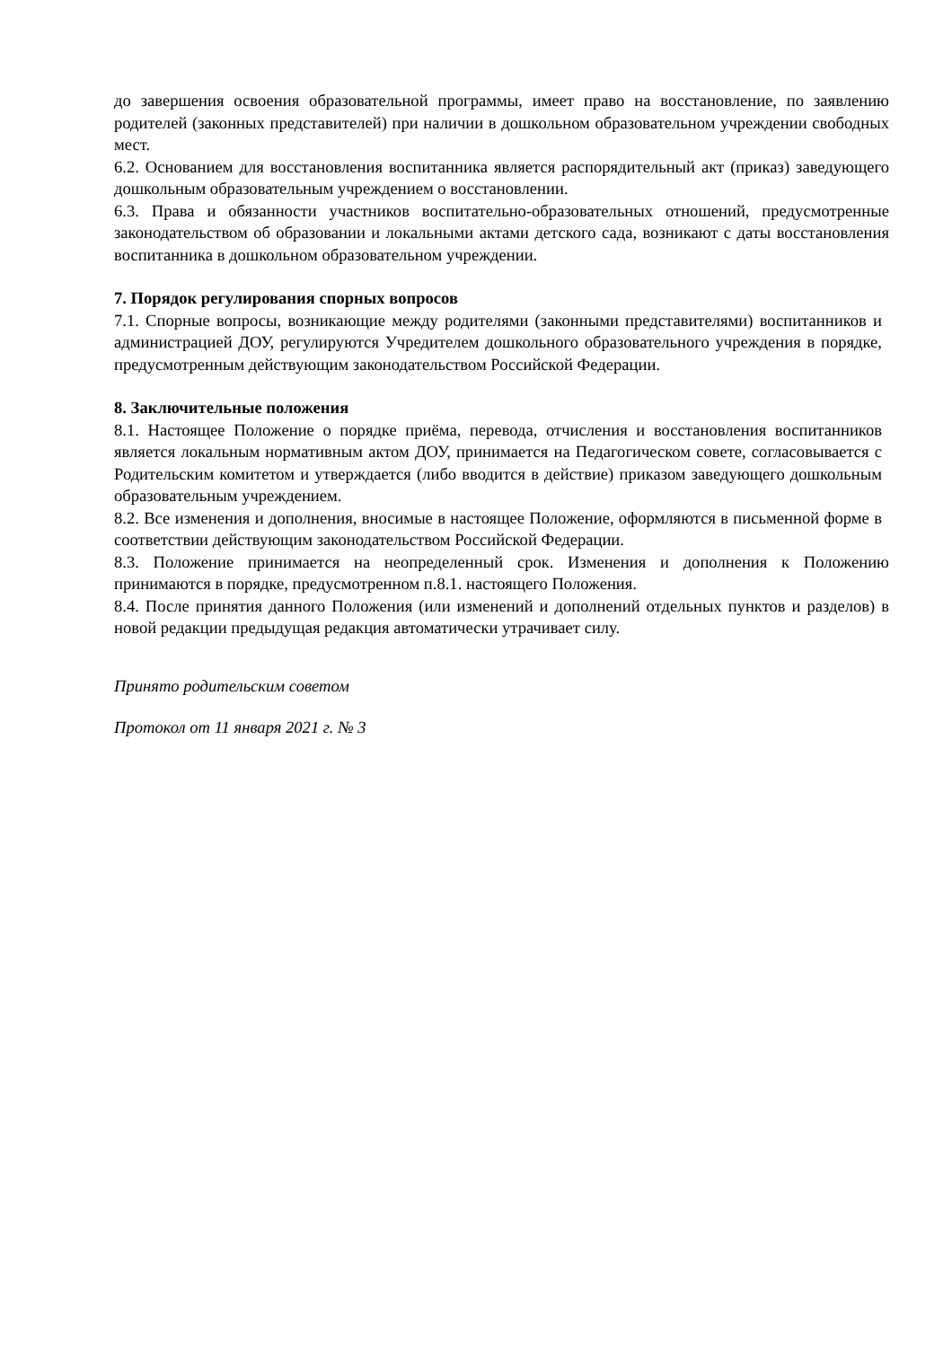до завершения освоения образовательной программы, имеет право на восстановление, по заявлению родителей (законных представителей) при наличии в дошкольном образовательном учреждении свободных мест.
6.2. Основанием для восстановления воспитанника является распорядительный акт (приказ) заведующего дошкольным образовательным учреждением о восстановлении.
6.3. Права и обязанности участников воспитательно-образовательных отношений, предусмотренные законодательством об образовании и локальными актами детского сада, возникают с даты восстановления воспитанника в дошкольном образовательном учреждении.
7. Порядок регулирования спорных вопросов
7.1. Спорные вопросы, возникающие между родителями (законными представителями) воспитанников и администрацией ДОУ, регулируются Учредителем дошкольного образовательного учреждения в порядке, предусмотренным действующим законодательством Российской Федерации.
8. Заключительные положения
8.1. Настоящее Положение о порядке приёма, перевода, отчисления и восстановления воспитанников является локальным нормативным актом ДОУ, принимается на Педагогическом совете, согласовывается с Родительским комитетом и утверждается (либо вводится в действие) приказом заведующего дошкольным образовательным учреждением.
8.2. Все изменения и дополнения, вносимые в настоящее Положение, оформляются в письменной форме в соответствии действующим законодательством Российской Федерации.
8.3. Положение принимается на неопределенный срок. Изменения и дополнения к Положению принимаются в порядке, предусмотренном п.8.1. настоящего Положения.
8.4. После принятия данного Положения (или изменений и дополнений отдельных пунктов и разделов) в новой редакции предыдущая редакция автоматически утрачивает силу.
Принято родительским советом
Протокол от 11 января 2021 г. № 3